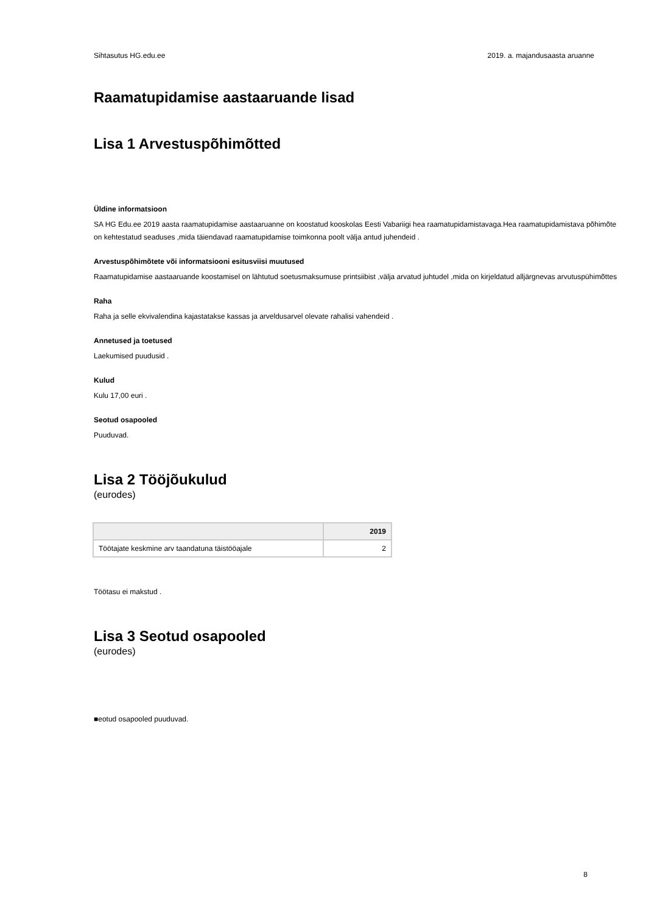Sihtasutus HG.edu.ee 2019. a. majandusaasta aruanne
Raamatupidamise aastaaruande lisad
Lisa 1 Arvestuspõhimõtted
Üldine informatsioon
SA HG Edu.ee 2019 aasta raamatupidamise aastaaruanne on koostatud kooskolas Eesti Vabariigi hea raamatupidamistavaga.Hea raamatupidamistava põhimõte on kehtestatud seaduses ,mida täiendavad raamatupidamise toimkonna poolt välja antud juhendeid .
Arvestuspõhimõtete või informatsiooni esitusviisi muutused
Raamatupidamise aastaaruande koostamisel on lähtutud soetusmaksumuse printsiibist ,välja arvatud juhtudel ,mida on kirjeldatud alljärgnevas arvutuspühimõttes
Raha
Raha ja selle ekvivalendina kajastatakse kassas ja arveldusarvel olevate rahalisi vahendeid .
Annetused ja toetused
Laekumised puudusid .
Kulud
Kulu 17,00 euri .
Seotud osapooled
Puuduvad.
Lisa 2 Tööjõukulud
(eurodes)
| | 2019 |
| --- | --- |
| Töötajate keskmine arv taandatuna täistööajale | 2 |
Töötasu ei makstud .
Lisa 3 Seotud osapooled
(eurodes)
■eotud osapooled puuduvad.
8